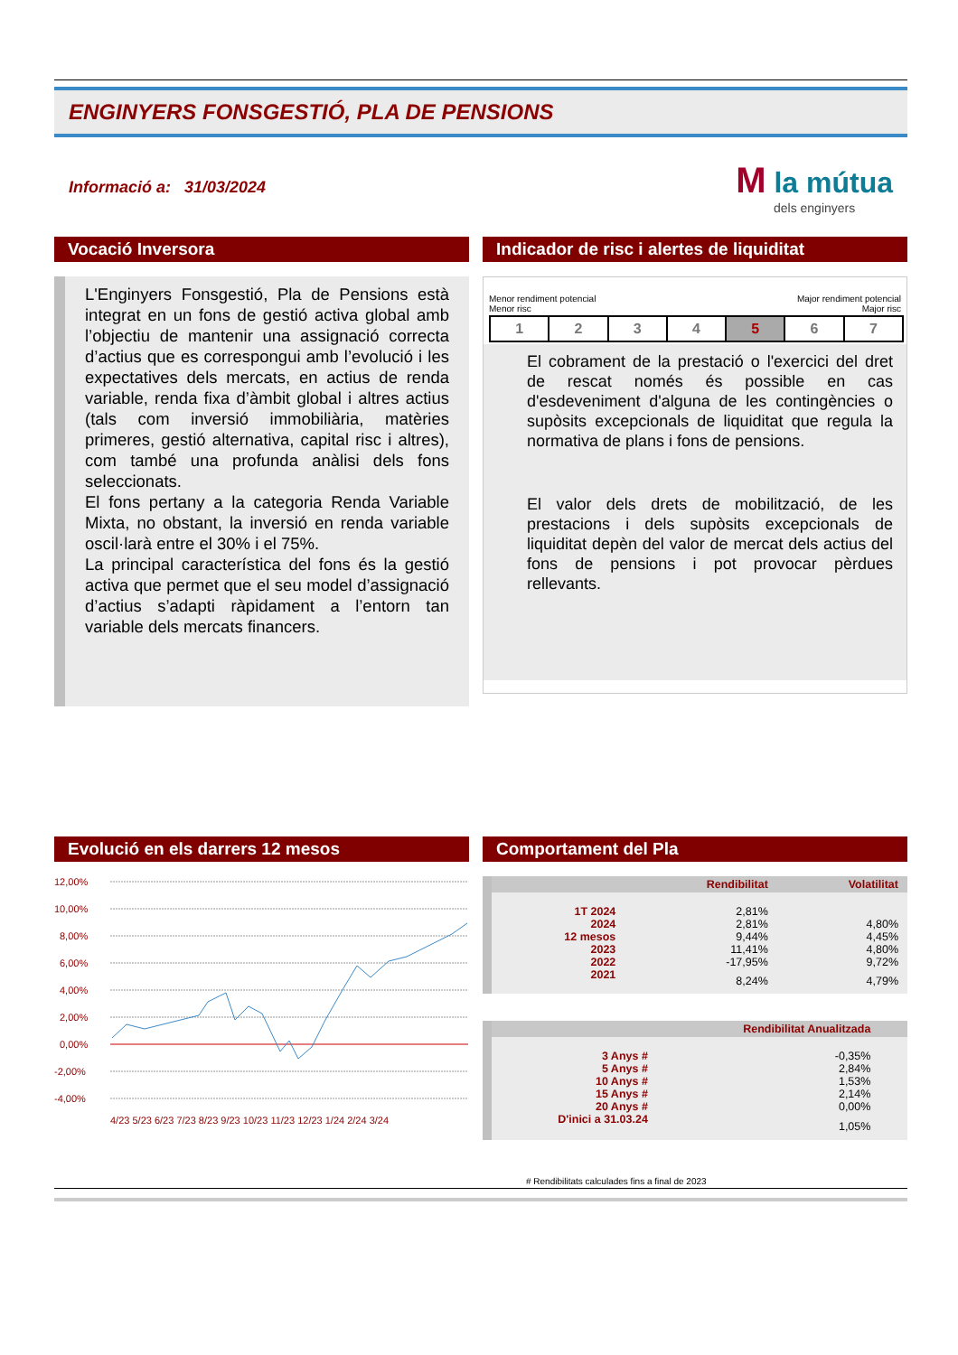ENGINYERS FONSGESTIÓ, PLA DE PENSIONS
Informació a: 31/03/2024
M la mútua
dels enginyers
Vocació Inversora
L'Enginyers Fonsgestió, Pla de Pensions està integrat en un fons de gestió activa global amb l’objectiu de mantenir una assignació correcta d’actius que es correspongui amb l’evolució i les expectatives dels mercats, en actius de renda variable, renda fixa d’àmbit global i altres actius (tals com inversió immobiliària, matèries primeres, gestió alternativa, capital risc i altres), com també una profunda anàlisi dels fons seleccionats.
El fons pertany a la categoria Renda Variable Mixta, no obstant, la inversió en renda variable oscil·larà entre el 30% i el 75%.
La principal característica del fons és la gestió activa que permet que el seu model d’assignació d’actius s’adapti ràpidament a l’entorn tan variable dels mercats financers.
Indicador de risc i alertes de liquiditat
Menor rendiment potencial
Menor risc Major rendiment potencial
Major risc
| 1 | 2 | 3 | 4 | 5 | 6 | 7 |
El cobrament de la prestació o l'exercici del dret de rescat només és possible en cas d'esdeveniment d'alguna de les contingències o supòsits excepcionals de liquiditat que regula la normativa de plans i fons de pensions.
El valor dels drets de mobilització, de les prestacions i dels supòsits excepcionals de liquiditat depèn del valor de mercat dels actius del fons de pensions i pot provocar pèrdues rellevants.
Evolució en els darrers 12 mesos
12,00%
10,00%
8,00%
6,00%
4,00%
2,00%
0,00%
-2,00%
-4,00%
4/23 5/23 6/23 7/23 8/23 9/23 10/23 11/23 12/23 1/24 2/24 3/24
Comportament del Pla
| | Rendibilitat | Volatilitat |
| --- | --- | --- |
| 1T 2024 | 2,81% | |
| 2024 | 2,81% | 4,80% |
| 12 mesos | 9,44% | 4,45% |
| 2023 | 11,41% | 4,80% |
| 2022 | -17,95% | 9,72% |
| 2021 | 8,24% | 4,79% |
| | Rendibilitat Anualitzada | |
| --- | --- | --- |
| 3 Anys # | -0,35% | |
| 5 Anys # | 2,84% | |
| 10 Anys # | 1,53% | |
| 15 Anys # | 2,14% | |
| 20 Anys # | 0,00% | |
| D'inici a 31.03.24 | 1,05% | |
# Rendibilitats calculades fins a final de 2023